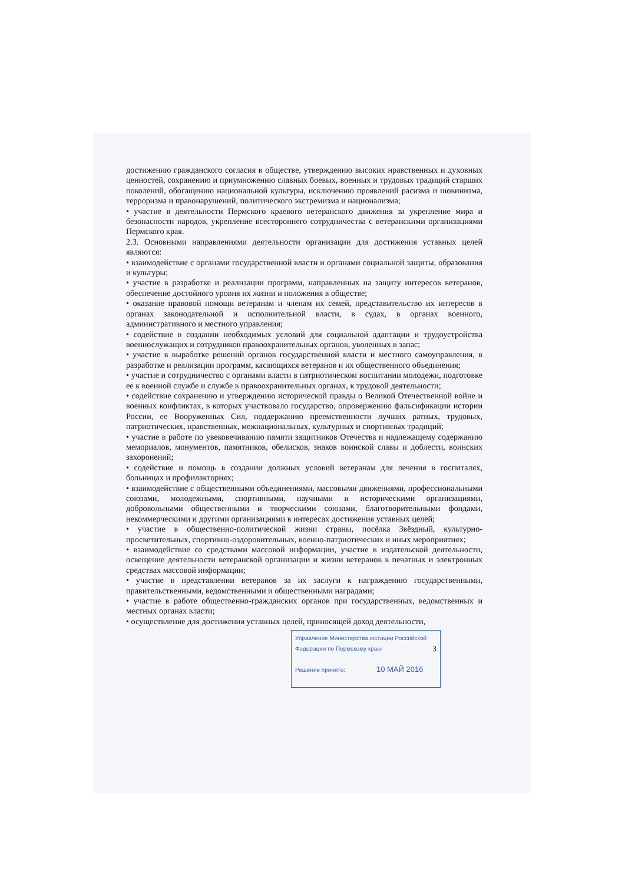достижению гражданского согласия в обществе, утверждению высоких нравственных и духовных ценностей, сохранению и приумножению славных боевых, военных и трудовых традиций старших поколений, обогащению национальной культуры, исключению проявлений расизма и шовинизма, терроризма и правонарушений, политического экстремизма и национализма;
• участие в деятельности Пермского краевого ветеранского движения за укрепление мира и безопасности народов, укрепление всестороннего сотрудничества с ветеранскими организациями Пермского края.
2.3. Основными направлениями деятельности организации для достижения уставных целей являются:
• взаимодействие с органами государственной власти и органами социальной защиты, образования и культуры;
• участие в разработке и реализации программ, направленных на защиту интересов ветеранов, обеспечение достойного уровня их жизни и положения в обществе;
• оказание правовой помощи ветеранам и членам их семей, представительство их интересов в органах законодательной и исполнительной власти, в судах, в органах военного, административного и местного управления;
• содействие в создании необходимых условий для социальной адаптации и трудоустройства военнослужащих и сотрудников правоохранительных органов, уволенных в запас;
• участие в выработке решений органов государственной власти и местного самоуправления, в разработке и реализации программ, касающихся ветеранов и их общественного объединения;
• участие и сотрудничество с органами власти в патриотическом воспитании молодежи, подготовке ее к военной службе и службе в правоохранительных органах, к трудовой деятельности;
• содействие сохранению и утверждению исторической правды о Великой Отечественной войне и военных конфликтах, в которых участвовало государство, опровержению фальсификации истории России, ее Вооруженных Сил, поддержанию преемственности лучших ратных, трудовых, патриотических, нравственных, межнациональных, культурных и спортивных традиций;
• участие в работе по увековечиванию памяти защитников Отечества и надлежащему содержанию мемориалов, монументов, памятников, обелисков, знаков воинской славы и доблести, воинских захоронений;
• содействие и помощь в создании должных условий ветеранам для лечения в госпиталях, больницах и профилакториях;
• взаимодействие с общественными объединениями, массовыми движениями, профессиональными союзами, молодежными, спортивными, научными и историческими организациями, добровольными общественными и творческими союзами, благотворительными фондами, некоммерческими и другими организациями в интересах достижения уставных целей;
• участие в общественно-политической жизни страны, посёлка Звёздный, культурно-просветительных, спортивно-оздоровительных, военно-патриотических и иных мероприятиях;
• взаимодействие со средствами массовой информации, участие в издательской деятельности, освещение деятельности ветеранской организации и жизни ветеранов в печатных и электронных средствах массовой информации;
• участие в представлении ветеранов за их заслуги к награждению государственными, правительственными, ведомственными и общественными наградами;
• участие в работе общественно-гражданских органов при государственных, ведомственных и местных органах власти;
• осуществление для достижения уставных целей, приносящей доход деятельности,
Управление Министерства юстиции Российской
Федерации по Пермскому краю 3
Решение принято: 10 МАЙ 2016